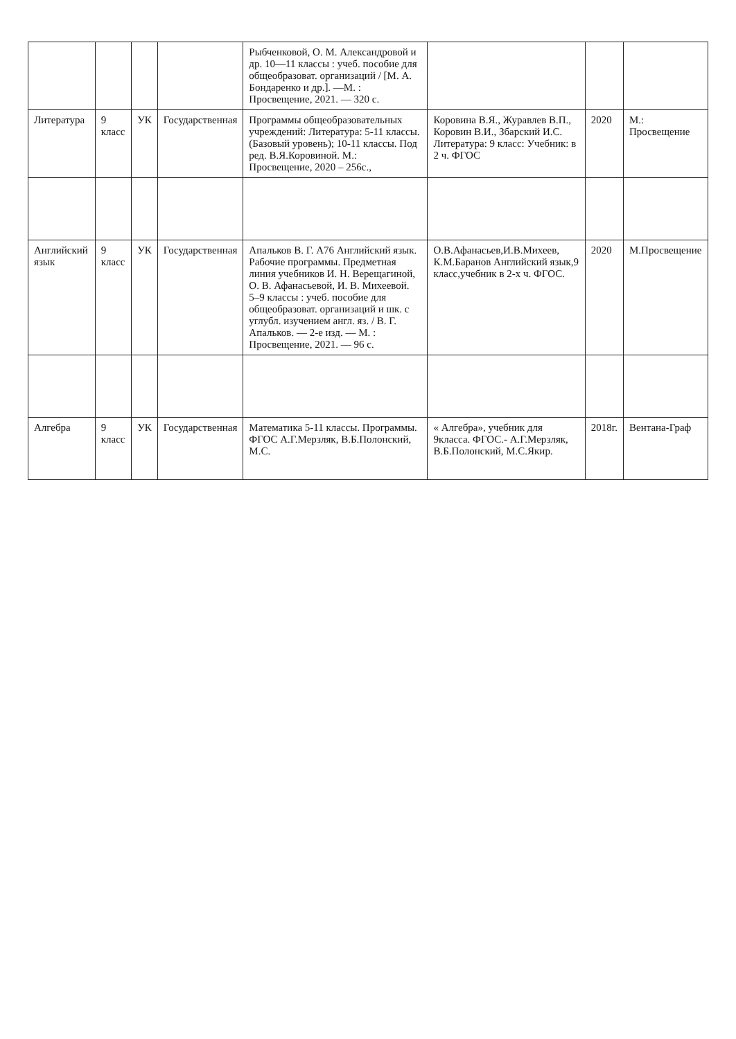| | | | | Рыбченковой, О. М. Александровой и др. 10—11 классы : учеб. пособие для общеобразоват. организаций / [М. А. Бондаренко и др.]. —М. : Просвещение, 2021. — 320 с. | | | |
| Литература | 9 класс | УК | Государственная | Программы общеобразовательных учреждений: Литература: 5-11 классы. (Базовый уровень); 10-11 классы. Под ред. В.Я.Коровиной. М.: Просвещение, 2020 – 256с., | Коровина В.Я., Журавлев В.П., Коровин В.И., Збарский И.С. Литература: 9 класс: Учебник: в 2 ч. ФГОС | 2020 | М.: Просвещение |
| Английский язык | 9 класс | УК | Государственная | Апальков В. Г. А76 Английский язык. Рабочие программы. Предметная линия учебников И. Н. Верещагиной, О. В. Афанасьевой, И. В. Михеевой. 5–9 классы : учеб. пособие для общеобразоват. организаций и шк. с углубл. изучением англ. яз. / В. Г. Апальков. — 2-е изд. — М. : Просвещение, 2021. — 96 с. | О.В.Афанасьев,И.В.Михеев, К.М.Баранов Английский язык,9 класс,учебник в 2-х ч. ФГОС. | 2020 | М.Просвещение |
| Алгебра | 9 класс | УК | Государственная | Математика 5-11 классы. Программы. ФГОС А.Г.Мерзляк, В.Б.Полонский, М.С. | « Алгебра», учебник для 9класса. ФГОС.- А.Г.Мерзляк, В.Б.Полонский, М.С.Якир. | 2018г. | Вентана-Граф |